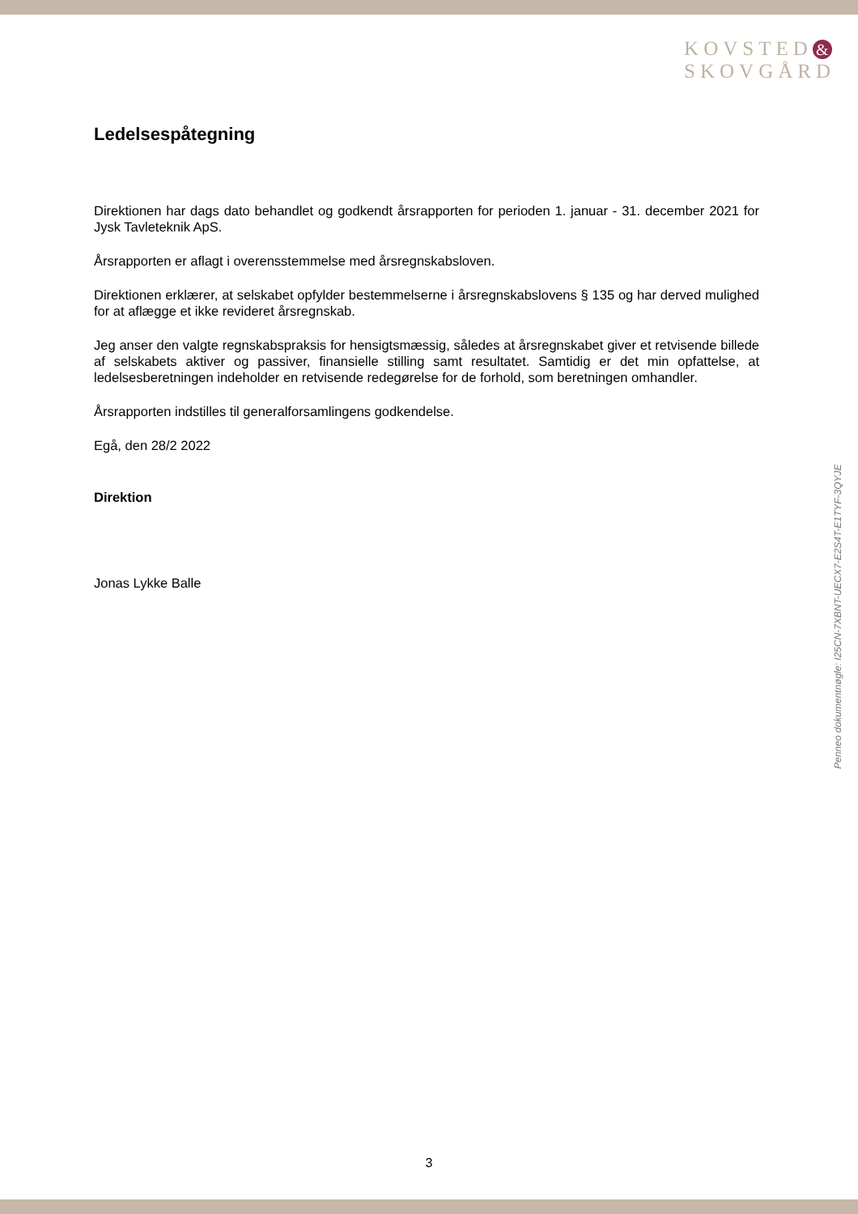KOVSTED &
SKOVGÅRD
Ledelsespåtegning
Direktionen har dags dato behandlet og godkendt årsrapporten for perioden 1. januar - 31. december 2021 for Jysk Tavleteknik ApS.
Årsrapporten er aflagt i overensstemmelse med årsregnskabsloven.
Direktionen erklærer, at selskabet opfylder bestemmelserne i årsregnskabslovens § 135 og har derved mulighed for at aflægge et ikke revideret årsregnskab.
Jeg anser den valgte regnskabspraksis for hensigtsmæssig, således at årsregnskabet giver et retvisende billede af selskabets aktiver og passiver, finansielle stilling samt resultatet. Samtidig er det min opfattelse, at ledelsesberetningen indeholder en retvisende redegørelse for de forhold, som beretningen omhandler.
Årsrapporten indstilles til generalforsamlingens godkendelse.
Egå, den 28/2 2022
Direktion
Jonas Lykke Balle
Penneo dokumentnøgle: I25CN-7XBNT-UECX7-E2S4T-E1TYF-3QYJE
3